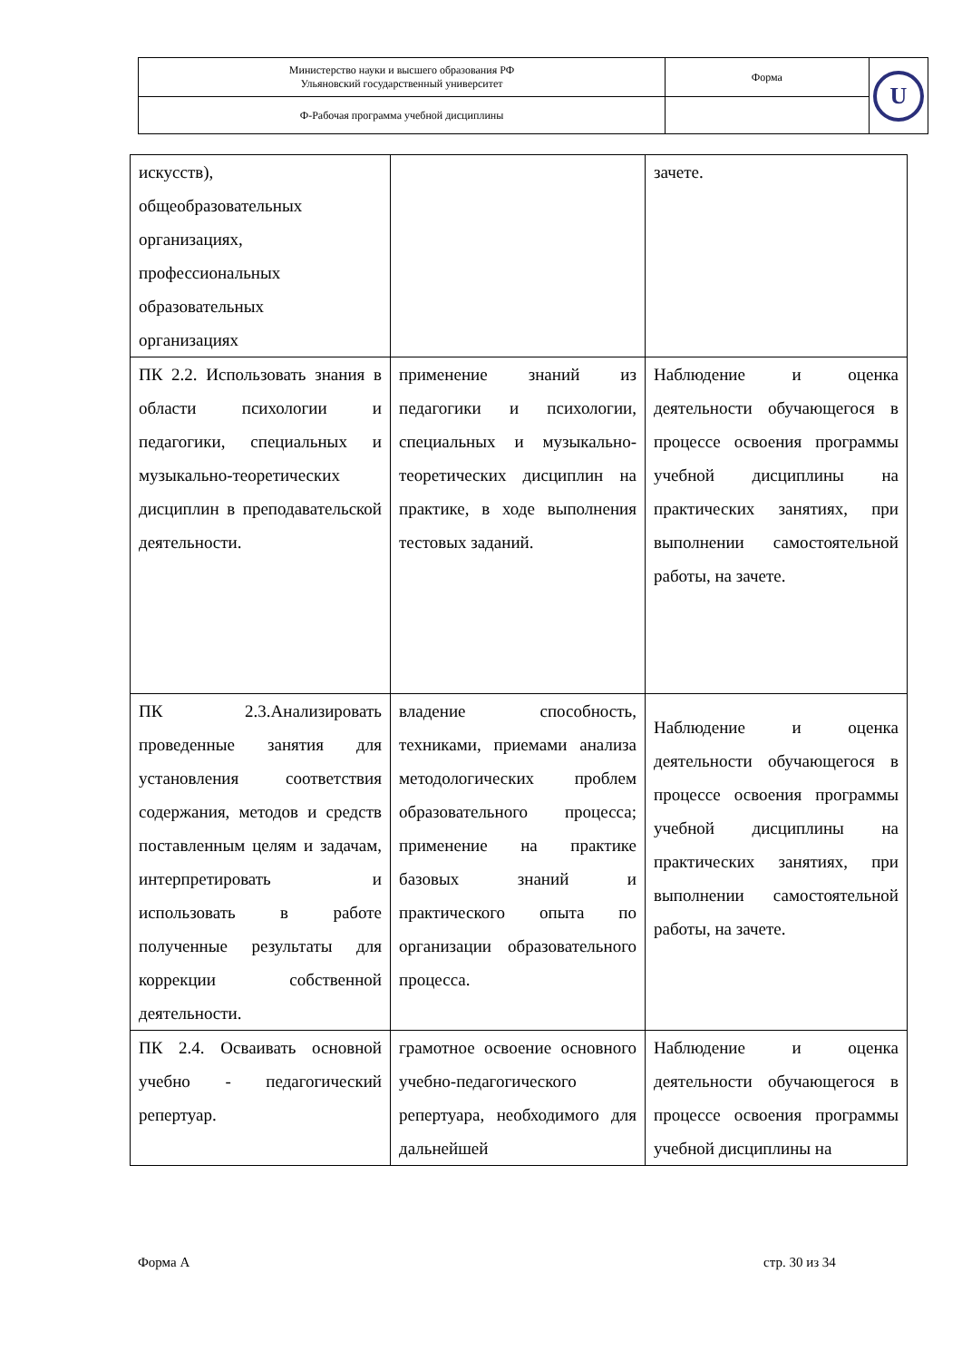| Министерство науки и высшего образования РФ Ульяновский государственный университет | Форма | U |
| Ф-Рабочая программа учебной дисциплины | | |
| искусств), общеобразовательных организациях, профессиональных образовательных организациях | | зачете. |
| ПК 2.2. Использовать знания в области психологии и педагогики, специальных и музыкально-теоретических дисциплин в преподавательской деятельности. | применение знаний из педагогики и психологии, специальных и музыкально-теоретических дисциплин на практике, в ходе выполнения тестовых заданий. | Наблюдение и оценка деятельности обучающегося в процессе освоения программы учебной дисциплины на практических занятиях, при выполнении самостоятельной работы, на зачете. |
| ПК 2.3.Анализировать проведенные занятия для установления соответствия содержания, методов и средств поставленным целям и задачам, интерпретировать и использовать в работе полученные результаты для коррекции собственной деятельности. | владение способность, техниками, приемами анализа методологических проблем образовательного процесса; применение на практике базовых знаний и практического опыта по организации образовательного процесса. | Наблюдение и оценка деятельности обучающегося в процессе освоения программы учебной дисциплины на практических занятиях, при выполнении самостоятельной работы, на зачете. |
| ПК 2.4. Осваивать основной учебно - педагогический репертуар. | грамотное освоение основного учебно-педагогического репертуара, необходимого для дальнейшей | Наблюдение и оценка деятельности обучающегося в процессе освоения программы учебной дисциплины на |
Форма А стр. 30 из 34